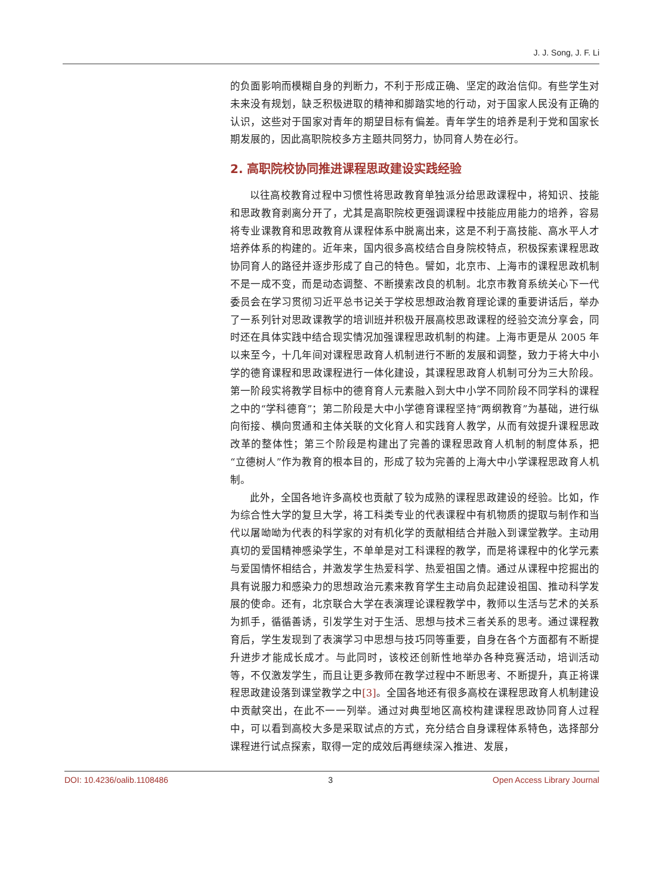J. J. Song, J. F. Li
的负面影响而模糊自身的判断力，不利于形成正确、坚定的政治信仰。有些学生对未来没有规划，缺乏积极进取的精神和脚踏实地的行动，对于国家人民没有正确的认识，这些对于国家对青年的期望目标有偏差。青年学生的培养是利于党和国家长期发展的，因此高职院校多方主题共同努力，协同育人势在必行。
2. 高职院校协同推进课程思政建设实践经验
以往高校教育过程中习惯性将思政教育单独派分给思政课程中，将知识、技能和思政教育剥离分开了，尤其是高职院校更强调课程中技能应用能力的培养，容易将专业课教育和思政教育从课程体系中脱离出来，这是不利于高技能、高水平人才培养体系的构建的。近年来，国内很多高校结合自身院校特点，积极探索课程思政协同育人的路径并逐步形成了自己的特色。譬如，北京市、上海市的课程思政机制不是一成不变，而是动态调整、不断摸索改良的机制。北京市教育系统关心下一代委员会在学习贯彻习近平总书记关于学校思想政治教育理论课的重要讲话后，举办了一系列针对思政课教学的培训班并积极开展高校思政课程的经验交流分享会，同时还在具体实践中结合现实情况加强课程思政机制的构建。上海市更是从 2005 年以来至今，十几年间对课程思政育人机制进行不断的发展和调整，致力于将大中小学的德育课程和思政课程进行一体化建设，其课程思政育人机制可分为三大阶段。第一阶段实将教学目标中的德育育人元素融入到大中小学不同阶段不同学科的课程之中的“学科德育”；第二阶段是大中小学德育课程坚持“两纲教育”为基础，进行纵向衔接、横向贯通和主体关联的文化育人和实践育人教学，从而有效提升课程思政改革的整体性；第三个阶段是构建出了完善的课程思政育人机制的制度体系，把“立德树人”作为教育的根本目的，形成了较为完善的上海大中小学课程思政育人机制。
此外，全国各地许多高校也贡献了较为成熟的课程思政建设的经验。比如，作为综合性大学的复旦大学，将工科类专业的代表课程中有机物质的提取与制作和当代以屠呦呦为代表的科学家的对有机化学的贡献相结合并融入到课堂教学。主动用真切的爱国精神感染学生，不单单是对工科课程的教学，而是将课程中的化学元素与爱国情怀相结合，并激发学生热爱科学、热爱祖国之情。通过从课程中挖掘出的具有说服力和感染力的思想政治元素来教育学生主动肩负起建设祖国、推动科学发展的使命。还有，北京联合大学在表演理论课程教学中，教师以生活与艺术的关系为抓手，循循善诱，引发学生对于生活、思想与技术三者关系的思考。通过课程教育后，学生发现到了表演学习中思想与技巧同等重要，自身在各个方面都有不断提升进步才能成长成才。与此同时，该校还创新性地举办各种竞赛活动，培训活动等，不仅激发学生，而且让更多教师在教学过程中不断思考、不断提升，真正将课程思政建设落到课堂教学之中[3]。全国各地还有很多高校在课程思政育人机制建设中贡献突出，在此不一一列举。通过对典型地区高校构建课程思政协同育人过程中，可以看到高校大多是采取试点的方式，充分结合自身课程体系特色，选择部分课程进行试点探索，取得一定的成效后再继续深入推进、发展，
DOI: 10.4236/oalib.1108486 3 Open Access Library Journal